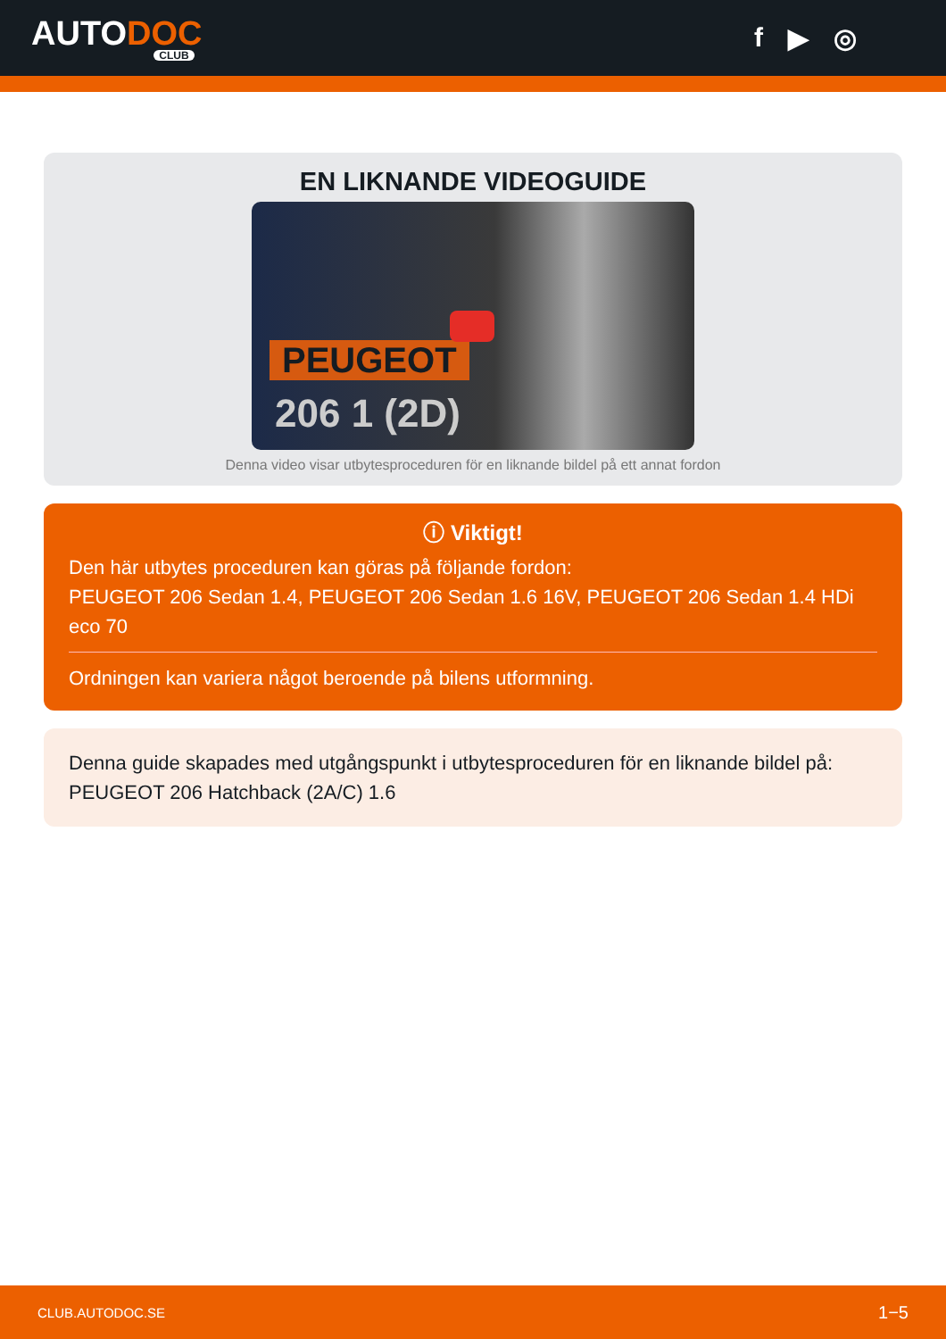AUTODOC
CLUB
f ▶ ◎
EN LIKNANDE VIDEOGUIDE
PEUGEOT
206 1 (2D)
Denna video visar utbytesproceduren för en liknande bildel på ett annat fordon
ⓘ Viktigt!
Den här utbytes proceduren kan göras på följande fordon:
PEUGEOT 206 Sedan 1.4, PEUGEOT 206 Sedan 1.6 16V, PEUGEOT 206 Sedan 1.4 HDi eco 70
Ordningen kan variera något beroende på bilens utformning.
Denna guide skapades med utgångspunkt i utbytesproceduren för en liknande bildel på: PEUGEOT 206 Hatchback (2A/C) 1.6
CLUB.AUTODOC.SE 1−5